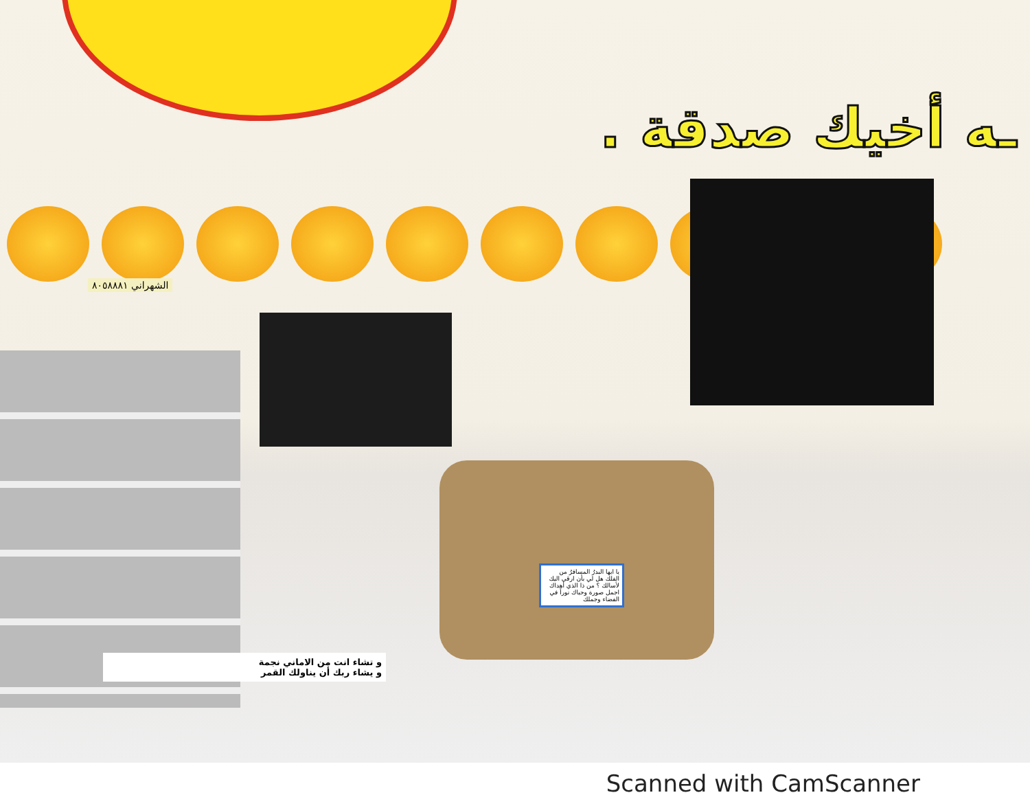ـه أخيك صدقة .
الشهراني ٨٠٥٨٨٨١
يا ايها البدرُ المسافرُ من الفلك هل لي بأن ارقى اليك لأسالك ؟ من ذا الذي أهداك اجمل صورة وحباك نوراً في الفضاء وجملك
و تشاء انت من الاماني نجمة
و يشاء ربك أن يناولك القمر
Scanned with CamScanner